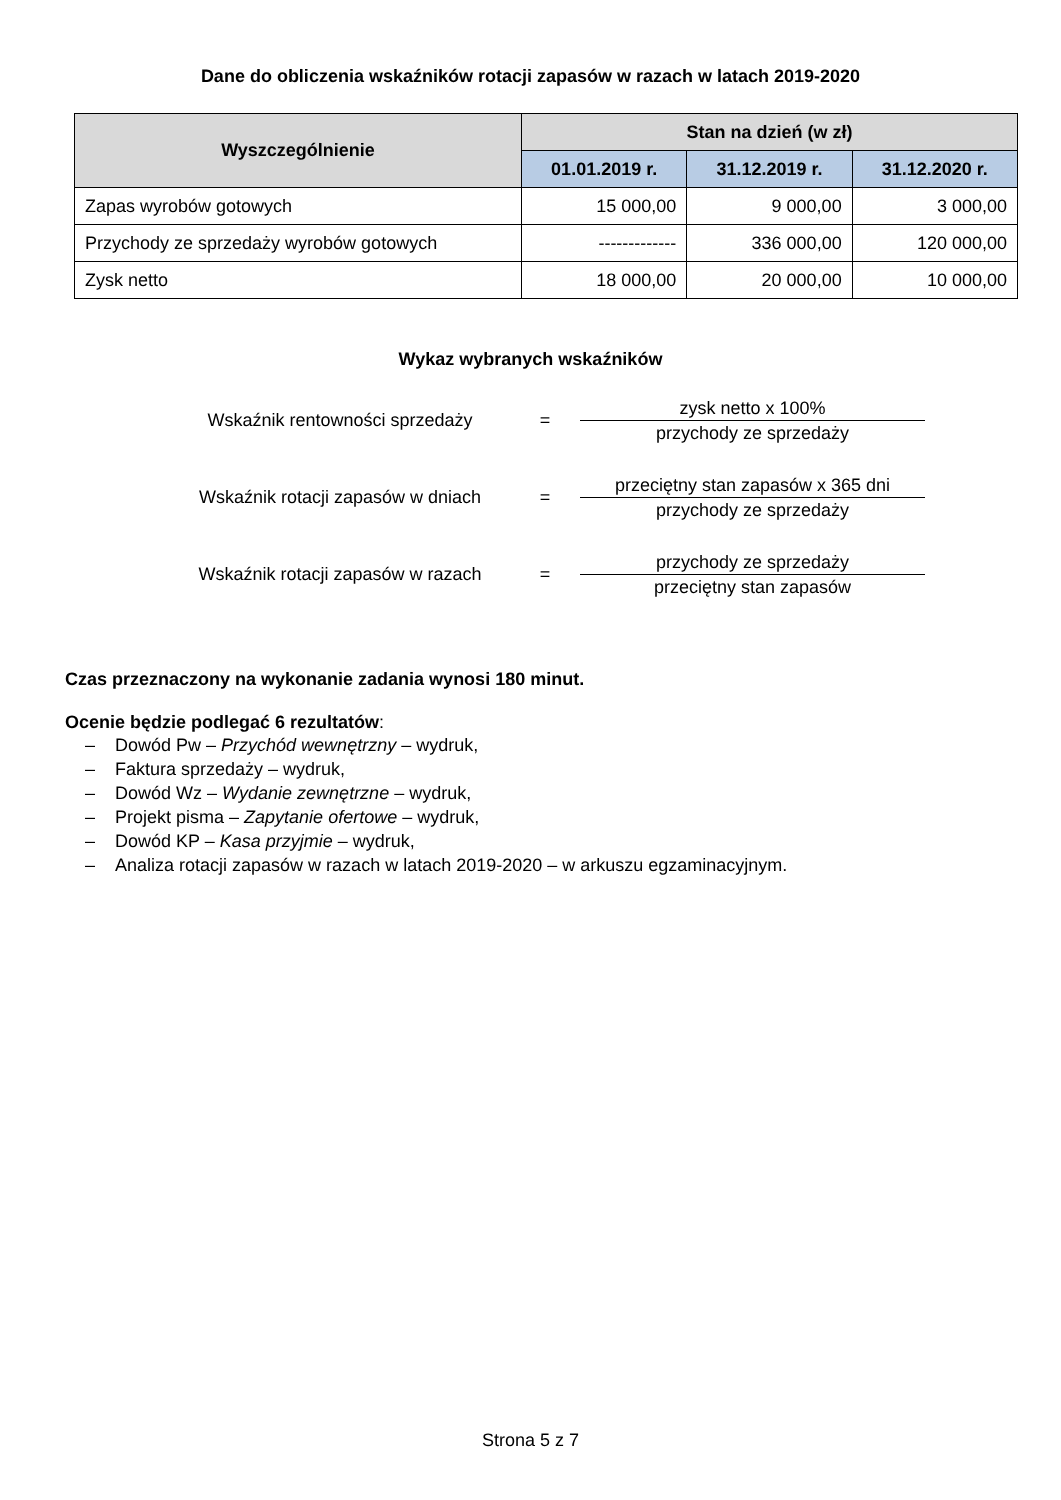Dane do obliczenia wskaźników rotacji zapasów w razach w latach 2019-2020
| Wyszczególnienie | Stan na dzień (w zł) | | |
| --- | --- | --- | --- |
| | 01.01.2019 r. | 31.12.2019 r. | 31.12.2020 r. |
| Zapas wyrobów gotowych | 15 000,00 | 9 000,00 | 3 000,00 |
| Przychody ze sprzedaży wyrobów gotowych | ------------- | 336 000,00 | 120 000,00 |
| Zysk netto | 18 000,00 | 20 000,00 | 10 000,00 |
Wykaz wybranych wskaźników
Wskaźnik rentowności sprzedaży =
zysk netto x 100%
przychody ze sprzedaży
Wskaźnik rotacji zapasów w dniach
=
przeciętny stan zapasów x 365 dni
przychody ze sprzedaży
Wskaźnik rotacji zapasów w razach
=
przychody ze sprzedaży
przeciętny stan zapasów
Czas przeznaczony na wykonanie zadania wynosi 180 minut.
Ocenie będzie podlegać 6 rezultatów:
– Dowód Pw – Przychód wewnętrzny – wydruk,
– Faktura sprzedaży – wydruk,
– Dowód Wz – Wydanie zewnętrzne – wydruk,
– Projekt pisma – Zapytanie ofertowe – wydruk,
– Dowód KP – Kasa przyjmie – wydruk,
– Analiza rotacji zapasów w razach w latach 2019-2020 – w arkuszu egzaminacyjnym.
Strona 5 z 7